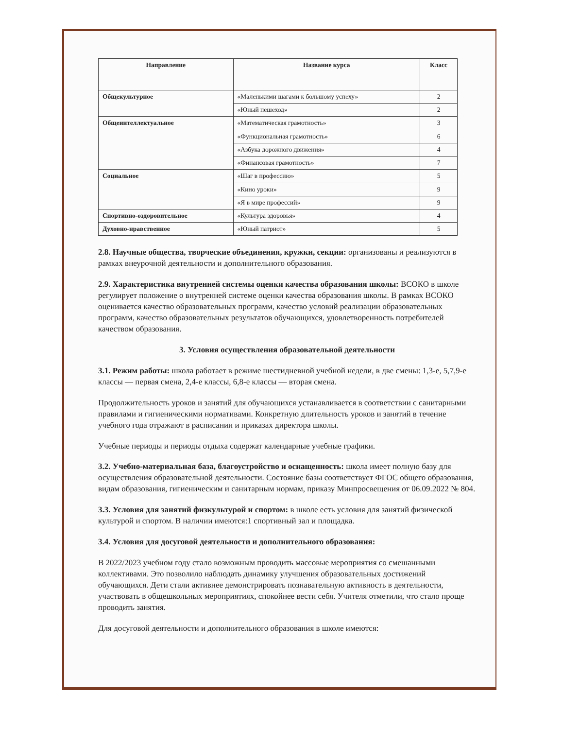| Направление | Название курса | Класс |
| --- | --- | --- |
| Общекультурное | «Маленькими шагами к большому успеху» | 2 |
| | «Юный пешеход» | 2 |
| Общеинтеллектуальное | «Математическая грамотность» | 3 |
| | «Функциональная грамотность» | 6 |
| | «Азбука дорожного движения» | 4 |
| | «Финансовая грамотность» | 7 |
| Социальное | «Шаг в профессию» | 5 |
| | «Кино уроки» | 9 |
| | «Я в мире профессий» | 9 |
| Спортивно-оздоровительное | «Культура здоровья» | 4 |
| Духовно-нравственное | «Юный патриот» | 5 |
2.8. Научные общества, творческие объединения, кружки, секции: организованы и реализуются в рамках внеурочной деятельности и дополнительного образования.
2.9. Характеристика внутренней системы оценки качества образования школы: ВСОКО в школе регулирует положение о внутренней системе оценки качества образования школы. В рамках ВСОКО оценивается качество образовательных программ, качество условий реализации образовательных программ, качество образовательных результатов обучающихся, удовлетворенность потребителей качеством образования.
3. Условия осуществления образовательной деятельности
3.1. Режим работы: школа работает в режиме шестидневной учебной недели, в две смены: 1,3-е, 5,7,9-е классы — первая смена, 2,4-е классы, 6,8-е классы — вторая смена.
Продолжительность уроков и занятий для обучающихся устанавливается в соответствии с санитарными правилами и гигиеническими нормативами. Конкретную длительность уроков и занятий в течение учебного года отражают в расписании и приказах директора школы.
Учебные периоды и периоды отдыха содержат календарные учебные графики.
3.2. Учебно-материальная база, благоустройство и оснащенность: школа имеет полную базу для осуществления образовательной деятельности. Состояние базы соответствует ФГОС общего образования, видам образования, гигиеническим и санитарным нормам, приказу Минпросвещения от 06.09.2022 № 804.
3.3. Условия для занятий физкультурой и спортом: в школе есть условия для занятий физической культурой и спортом. В наличии имеются:1 спортивный зал и площадка.
3.4. Условия для досуговой деятельности и дополнительного образования:
В 2022/2023 учебном году стало возможным проводить массовые мероприятия со смешанными коллективами. Это позволило наблюдать динамику улучшения образовательных достижений обучающихся. Дети стали активнее демонстрировать познавательную активность в деятельности, участвовать в общешкольных мероприятиях, спокойнее вести себя. Учителя отметили, что стало проще проводить занятия.
Для досуговой деятельности и дополнительного образования в школе имеются: